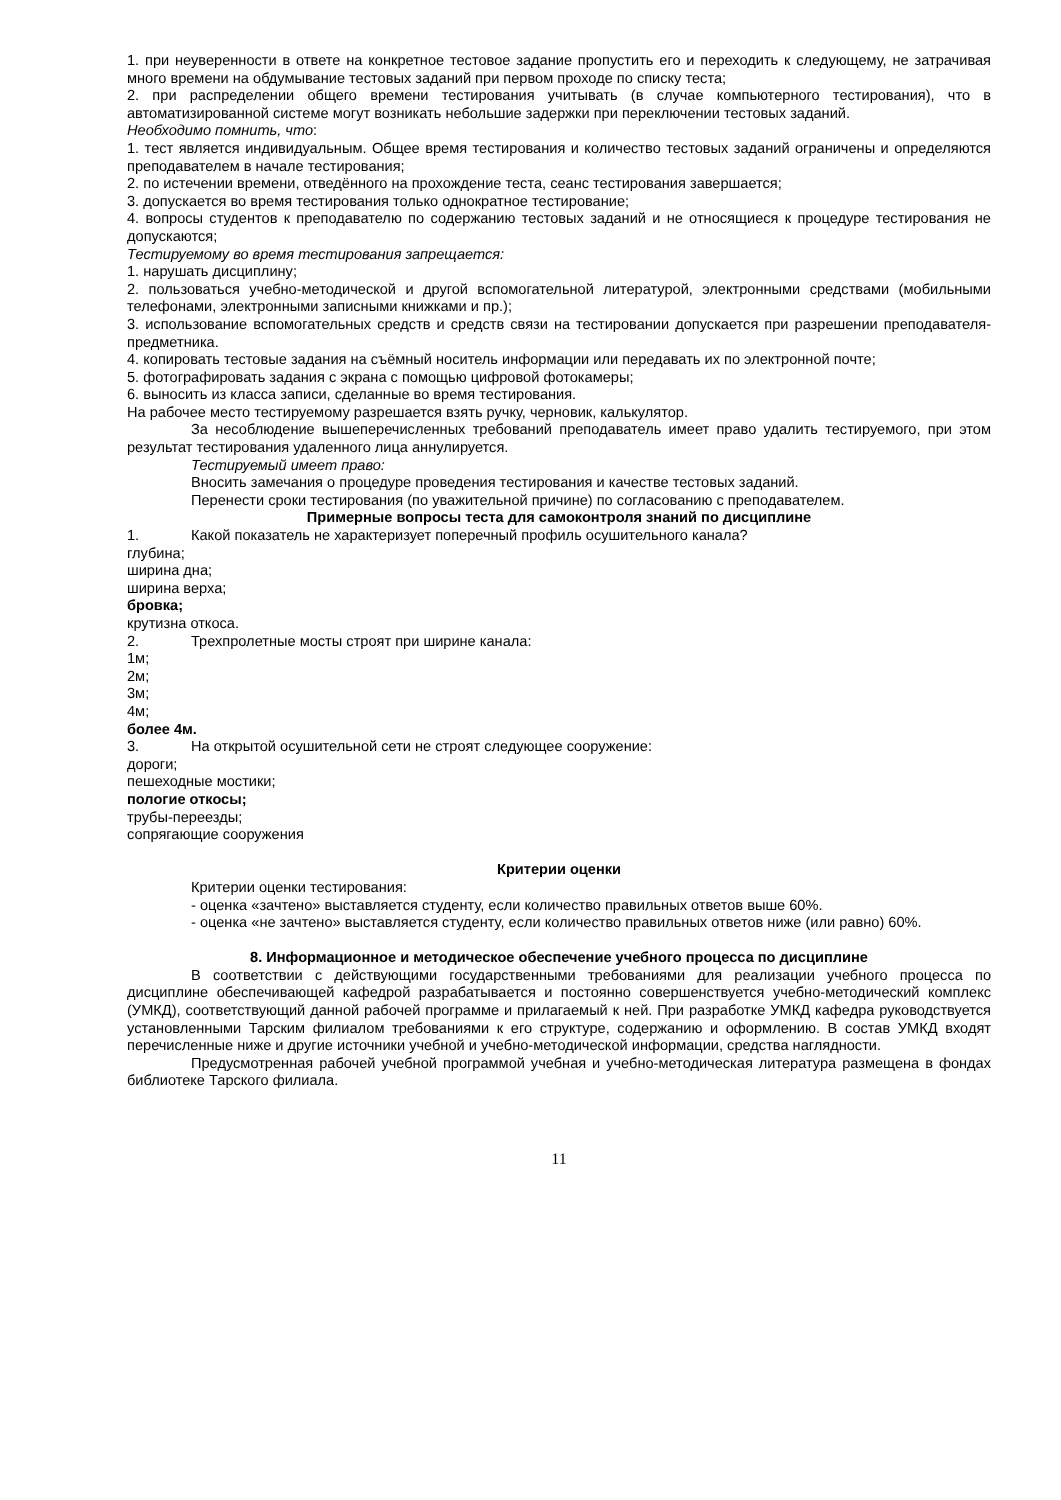1. при неуверенности в ответе на конкретное тестовое задание пропустить его и переходить к следующему, не затрачивая много времени на обдумывание тестовых заданий при первом проходе по списку теста;
2. при распределении общего времени тестирования учитывать (в случае компьютерного тестирования), что в автоматизированной системе могут возникать небольшие задержки при переключении тестовых заданий.
Необходимо помнить, что:
1. тест является индивидуальным. Общее время тестирования и количество тестовых заданий ограничены и определяются преподавателем в начале тестирования;
2. по истечении времени, отведённого на прохождение теста, сеанс тестирования завершается;
3. допускается во время тестирования только однократное тестирование;
4. вопросы студентов к преподавателю по содержанию тестовых заданий и не относящиеся к процедуре тестирования не допускаются;
Тестируемому во время тестирования запрещается:
1. нарушать дисциплину;
2. пользоваться учебно-методической и другой вспомогательной литературой, электронными средствами (мобильными телефонами, электронными записными книжками и пр.);
3. использование вспомогательных средств и средств связи на тестировании допускается при разрешении преподавателя-предметника.
4. копировать тестовые задания на съёмный носитель информации или передавать их по электронной почте;
5. фотографировать задания с экрана с помощью цифровой фотокамеры;
6. выносить из класса записи, сделанные во время тестирования.
На рабочее место тестируемому разрешается взять ручку, черновик, калькулятор.
За несоблюдение вышеперечисленных требований преподаватель имеет право удалить тестируемого, при этом результат тестирования удаленного лица аннулируется.
Тестируемый имеет право:
Вносить замечания о процедуре проведения тестирования и качестве тестовых заданий.
Перенести сроки тестирования (по уважительной причине) по согласованию с преподавателем.
Примерные вопросы теста для самоконтроля знаний по дисциплине
1. Какой показатель не характеризует поперечный профиль осушительного канала?
глубина;
ширина дна;
ширина верха;
бровка;
крутизна откоса.
2. Трехпролетные мосты строят при ширине канала:
1м;
2м;
3м;
4м;
более 4м.
3. На открытой осушительной сети не строят следующее сооружение:
дороги;
пешеходные мостики;
пологие откосы;
трубы-переезды;
сопрягающие сооружения
Критерии оценки
Критерии оценки тестирования:
- оценка «зачтено» выставляется студенту, если количество правильных ответов выше 60%.
- оценка «не зачтено» выставляется студенту, если количество правильных ответов ниже (или равно) 60%.
8. Информационное и методическое обеспечение учебного процесса по дисциплине
В соответствии с действующими государственными требованиями для реализации учебного процесса по дисциплине обеспечивающей кафедрой разрабатывается и постоянно совершенствуется учебно-методический комплекс (УМКД), соответствующий данной рабочей программе и прилагаемый к ней. При разработке УМКД кафедра руководствуется установленными Тарским филиалом требованиями к его структуре, содержанию и оформлению. В состав УМКД входят перечисленные ниже и другие источники учебной и учебно-методической информации, средства наглядности.
Предусмотренная рабочей учебной программой учебная и учебно-методическая литература размещена в фондах библиотеке Тарского филиала.
11